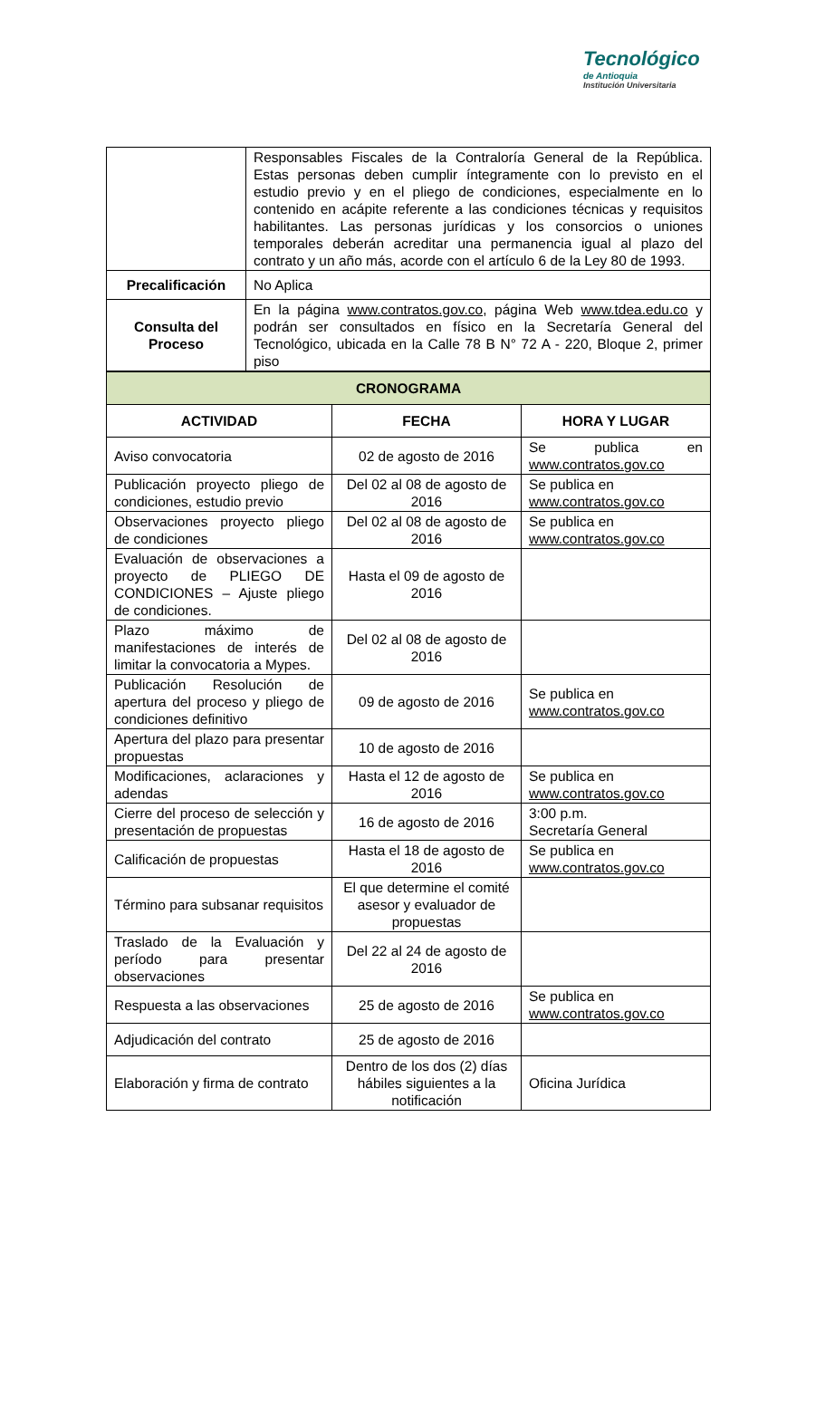Tecnológico
de Antioquia
Institución Universitaria
| | Responsables Fiscales de la Contraloría General de la República. Estas personas deben cumplir íntegramente con lo previsto en el estudio previo y en el pliego de condiciones, especialmente en lo contenido en acápite referente a las condiciones técnicas y requisitos habilitantes. Las personas jurídicas y los consorcios o uniones temporales deberán acreditar una permanencia igual al plazo del contrato y un año más, acorde con el artículo 6 de la Ley 80 de 1993. |
| Precalificación | No Aplica |
| Consulta del Proceso | En la página www.contratos.gov.co , página Web www.tdea.edu.co y podrán ser consultados en físico en la Secretaría General del Tecnológico, ubicada en la Calle 78 B N° 72 A - 220, Bloque 2, primer piso |
| CRONOGRAMA | | |
| ACTIVIDAD | FECHA | HORA Y LUGAR |
| Aviso convocatoria | 02 de agosto de 2016 | Se publica en www.contratos.gov.co |
| Publicación proyecto pliego de condiciones, estudio previo | Del 02 al 08 de agosto de 2016 | Se publica en www.contratos.gov.co |
| Observaciones proyecto pliego de condiciones | Del 02 al 08 de agosto de 2016 | Se publica en www.contratos.gov.co |
| Evaluación de observaciones a proyecto de PLIEGO DE CONDICIONES – Ajuste pliego de condiciones. | Hasta el 09 de agosto de 2016 | |
| Plazo máximo de manifestaciones de interés de limitar la convocatoria a Mypes. | Del 02 al 08 de agosto de 2016 | |
| Publicación Resolución de apertura del proceso y pliego de condiciones definitivo | 09 de agosto de 2016 | Se publica en www.contratos.gov.co |
| Apertura del plazo para presentar propuestas | 10 de agosto de 2016 | |
| Modificaciones, aclaraciones y adendas | Hasta el 12 de agosto de 2016 | Se publica en www.contratos.gov.co |
| Cierre del proceso de selección y presentación de propuestas | 16 de agosto de 2016 | 3:00 p.m. Secretaría General |
| Calificación de propuestas | Hasta el 18 de agosto de 2016 | Se publica en www.contratos.gov.co |
| Término para subsanar requisitos | El que determine el comité asesor y evaluador de propuestas | |
| Traslado de la Evaluación y período para presentar observaciones | Del 22 al 24 de agosto de 2016 | |
| Respuesta a las observaciones | 25 de agosto de 2016 | Se publica en www.contratos.gov.co |
| Adjudicación del contrato | 25 de agosto de 2016 | |
| Elaboración y firma de contrato | Dentro de los dos (2) días hábiles siguientes a la notificación | Oficina Jurídica |